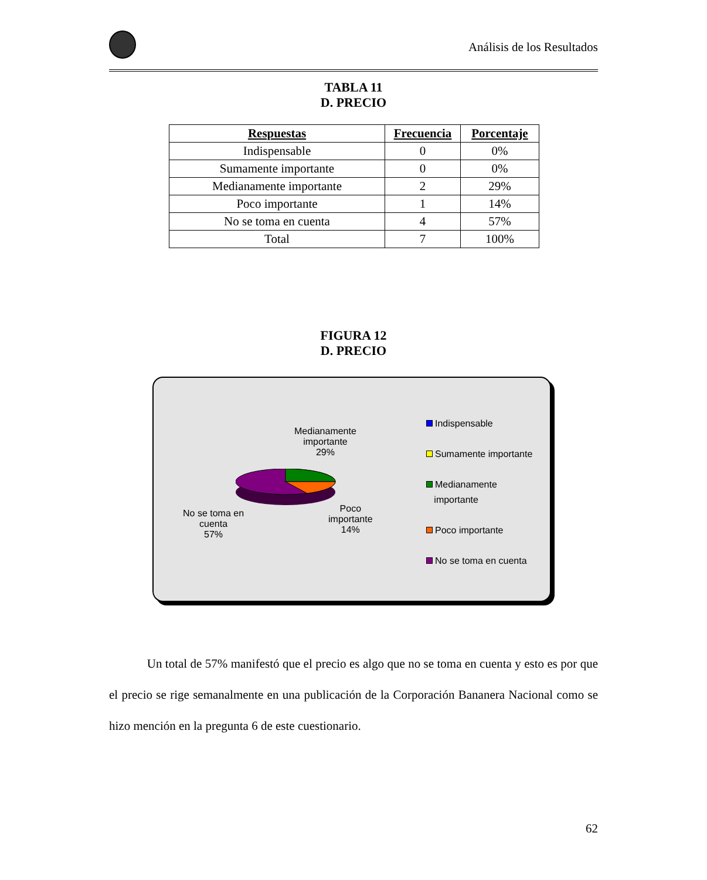Análisis de los Resultados
TABLA 11
D. PRECIO
| Respuestas | Frecuencia | Porcentaje |
| --- | --- | --- |
| Indispensable | 0 | 0% |
| Sumamente importante | 0 | 0% |
| Medianamente importante | 2 | 29% |
| Poco importante | 1 | 14% |
| No se toma en cuenta | 4 | 57% |
| Total | 7 | 100% |
FIGURA 12
D. PRECIO
Medianamente
importante
29%
No se toma en
cuenta
57%
Poco
importante
14%
Indispensable
Sumamente importante
Medianamente
importante
Poco importante
No se toma en cuenta
Un total de 57% manifestó que el precio es algo que no se toma en cuenta y esto es por que el precio se rige semanalmente en una publicación de la Corporación Bananera Nacional como se hizo mención en la pregunta 6 de este cuestionario.
62